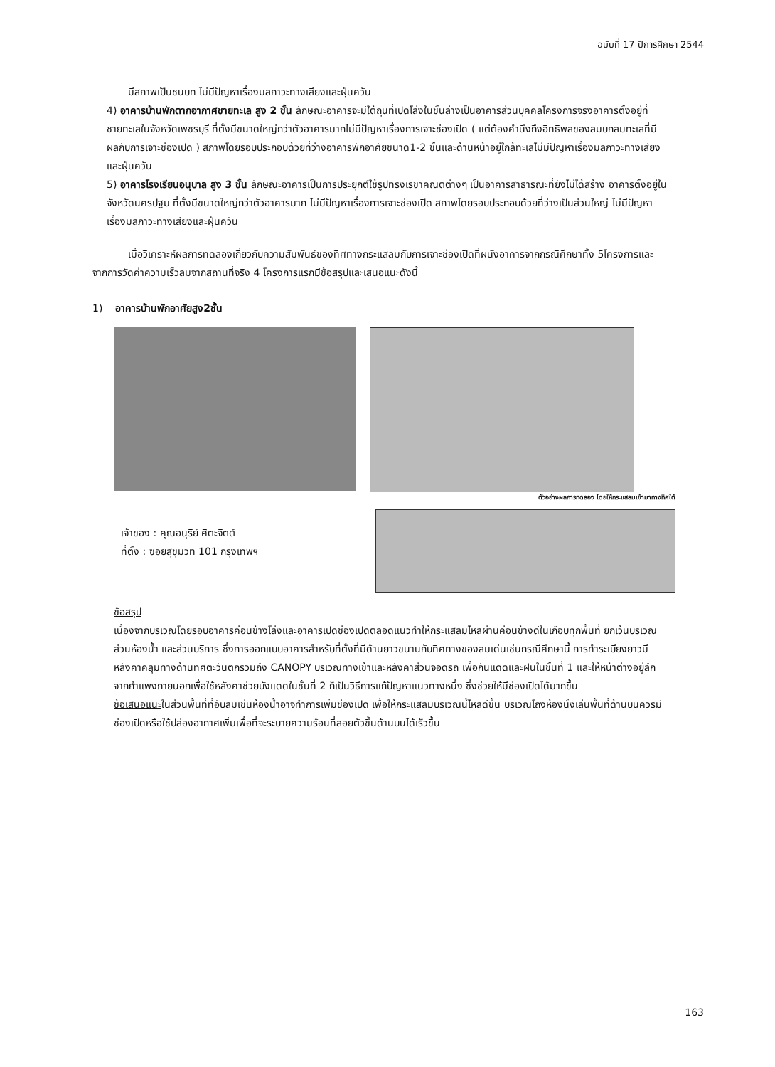ฉบับที่ 17 ปีการศึกษา 2544
มีสภาพเป็นชนบท ไม่มีปัญหาเรื่องมลภาวะทางเสียงและฝุ่นควัน
4) อาคารบ้านพักตากอากาศชายทะเล สูง 2 ชั้น ลักษณะอาคารจะมีใต้ถุนที่เปิดโล่งในชั้นล่างเป็นอาคารส่วนบุคคลโครงการจริงอาคารตั้งอยู่ที่ชายทะเลในจังหวัดเพชรบุรี ที่ตั้งมีขนาดใหญ่กว่าตัวอาคารมากไม่มีปัญหาเรื่องการเจาะช่องเปิด ( แต่ต้องคำนึงถึงอิทธิพลของลมบกลมทะเลที่มีผลกับการเจาะช่องเปิด ) สภาพโดยรอบประกอบด้วยที่ว่างอาคารพักอาศัยขนาด1-2 ชั้นและด้านหน้าอยู่ใกล้ทะเลไม่มีปัญหาเรื่องมลภาวะทางเสียงและฝุ่นควัน
5) อาคารโรงเรียนอนุบาล สูง 3 ชั้น ลักษณะอาคารเป็นการประยุกต์ใช้รูปทรงเรขาคณิตต่างๆ เป็นอาคารสาธารณะที่ยังไม่ได้สร้าง อาคารตั้งอยู่ในจังหวัดนครปฐม ที่ตั้งมีขนาดใหญ่กว่าตัวอาคารมาก ไม่มีปัญหาเรื่องการเจาะช่องเปิด สภาพโดยรอบประกอบด้วยที่ว่างเป็นส่วนใหญ่ ไม่มีปัญหาเรื่องมลภาวะทางเสียงและฝุ่นควัน
เมื่อวิเคราะห์ผลการทดลองเกี่ยวกับความสัมพันธ์ของทิศทางกระแสลมกับการเจาะช่องเปิดที่ผนังอาคารจากกรณีศึกษาทั้ง 5โครงการและจากการวัดค่าความเร็วลมจากสถานที่จริง 4 โครงการแรกมีข้อสรุปและเสนอแนะดังนี้
1) อาคารบ้านพักอาศัยสูง2ชั้น
ตัวอย่างผลการทดลอง โดยให้กระแสลมเข้ามาทางทิศใต้
เจ้าของ : คุณอนุรีย์ ศีตะจิตต์
ที่ตั้ง : ซอยสุขุมวิท 101 กรุงเทพฯ
ข้อสรุป
เนื่องจากบริเวณโดยรอบอาคารค่อนข้างโล่งและอาคารเปิดช่องเปิดตลอดแนวทำให้กระแสลมไหลผ่านค่อนข้างดีในเกือบทุกพื้นที่ ยกเว้นบริเวณส่วนห้องน้ำ และส่วนบริการ ซึ่งการออกแบบอาคารสำหรับที่ตั้งที่มีด้านยาวขนานกับทิศทางของลมเด่นเช่นกรณีศึกษานี้ การทำระเบียงยาวมีหลังคาคลุมทางด้านทิศตะวันตกรวมถึง CANOPY บริเวณทางเข้าและหลังคาส่วนจอดรถ เพื่อกันแดดและฝนในชั้นที่ 1 และให้หน้าต่างอยู่ลึกจากกำแพงภายนอกเพื่อใช้หลังคาช่วยบังแดดในชั้นที่ 2 ก็เป็นวิธีการแก้ปัญหาแนวทางหนึ่ง ซึ่งช่วยให้มีช่องเปิดได้มากขึ้น
ข้อเสนอแนะในส่วนพื้นที่ที่อับลมเช่นห้องน้ำอาจทำการเพิ่มช่องเปิด เพื่อให้กระแสลมบริเวณนี้ไหลดีขึ้น บริเวณโถงห้องนั่งเล่นพื้นที่ด้านบนควรมีช่องเปิดหรือใช้ปล่องอากาศเพิ่มเพื่อที่จะระบายความร้อนที่ลอยตัวขึ้นด้านบนได้เร็วขึ้น
163